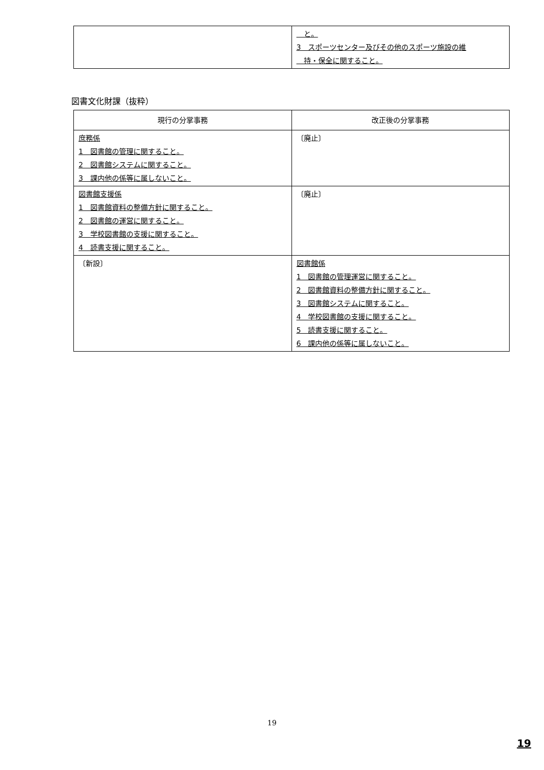| | と。 3 スポーツセンター及びその他のスポーツ施設の維 持・保全に関すること。 |
図書文化財課（抜粋）
| 現行の分掌事務 | 改正後の分掌事務 |
| --- | --- |
| 庶務係 1 図書館の管理に関すること。 2 図書館システムに関すること。 3 課内他の係等に属しないこと。 | 〔廃止〕 |
| 図書館支援係 1 図書館資料の整備方針に関すること。 2 図書館の運営に関すること。 3 学校図書館の支援に関すること。 4 読書支援に関すること。 | 〔廃止〕 |
| 〔新設〕 | 図書館係 1 図書館の管理運営に関すること。 2 図書館資料の整備方針に関すること。 3 図書館システムに関すること。 4 学校図書館の支援に関すること。 5 読書支援に関すること。 6 課内他の係等に属しないこと。 |
19
19